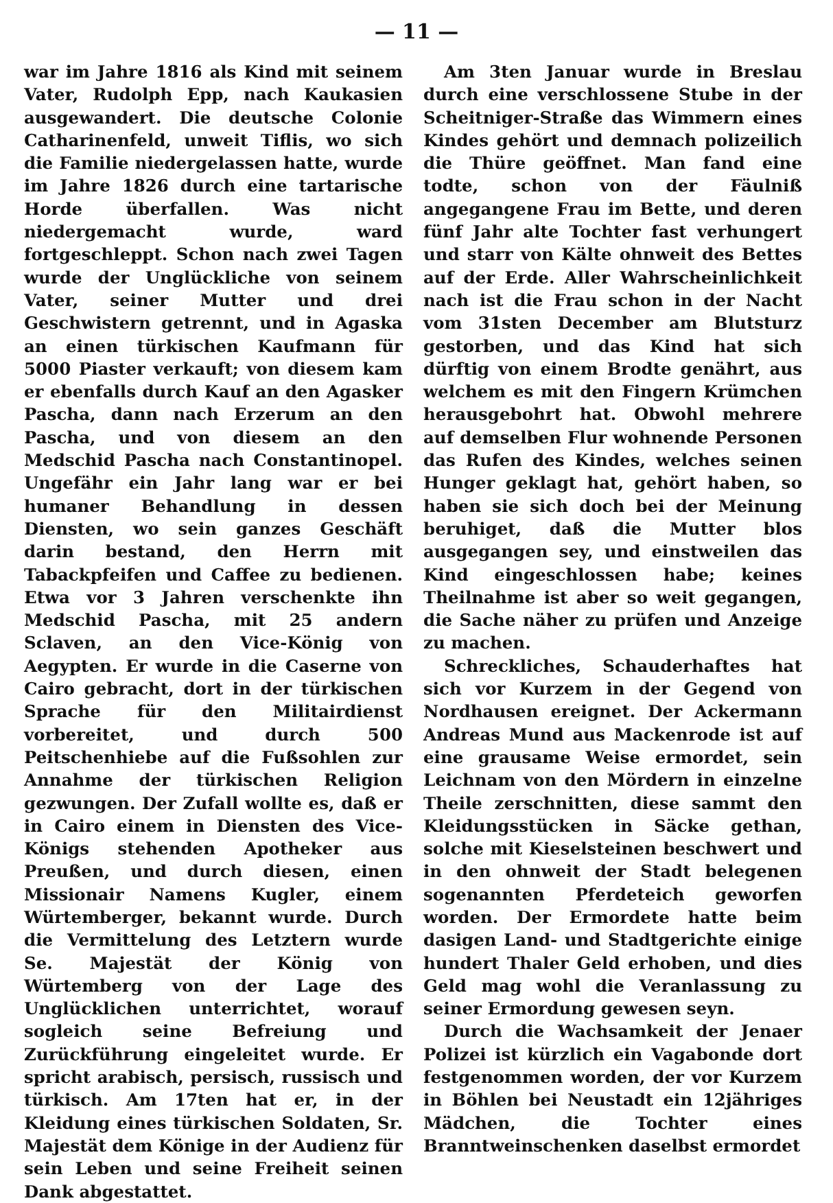— 11 —
war im Jahre 1816 als Kind mit seinem Vater, Rudolph Epp, nach Kaukasien ausgewandert. Die deutsche Colonie Catharinenfeld, unweit Tiflis, wo sich die Familie niedergelassen hatte, wurde im Jahre 1826 durch eine tartarische Horde überfallen. Was nicht niedergemacht wurde, ward fortgeschleppt. Schon nach zwei Tagen wurde der Unglückliche von seinem Vater, seiner Mutter und drei Geschwistern getrennt, und in Agaska an einen türkischen Kaufmann für 5000 Piaster verkauft; von diesem kam er ebenfalls durch Kauf an den Agasker Pascha, dann nach Erzerum an den Pascha, und von diesem an den Medschid Pascha nach Constantinopel. Ungefähr ein Jahr lang war er bei humaner Behandlung in dessen Diensten, wo sein ganzes Geschäft darin bestand, den Herrn mit Tabackpfeifen und Caffee zu bedienen. Etwa vor 3 Jahren verschenkte ihn Medschid Pascha, mit 25 andern Sclaven, an den Vice-König von Aegypten. Er wurde in die Caserne von Cairo gebracht, dort in der türkischen Sprache für den Militairdienst vorbereitet, und durch 500 Peitschenhiebe auf die Fußsohlen zur Annahme der türkischen Religion gezwungen. Der Zufall wollte es, daß er in Cairo einem in Diensten des Vice-Königs stehenden Apotheker aus Preußen, und durch diesen, einen Missionair Namens Kugler, einem Würtemberger, bekannt wurde. Durch die Vermittelung des Letztern wurde Se. Majestät der König von Würtemberg von der Lage des Unglücklichen unterrichtet, worauf sogleich seine Befreiung und Zurückführung eingeleitet wurde. Er spricht arabisch, persisch, russisch und türkisch. Am 17ten hat er, in der Kleidung eines türkischen Soldaten, Sr. Majestät dem Könige in der Audienz für sein Leben und seine Freiheit seinen Dank abgestattet.
Am 3ten Januar wurde in Breslau durch eine verschlossene Stube in der Scheitniger-Straße das Wimmern eines Kindes gehört und demnach polizeilich die Thüre geöffnet. Man fand eine todte, schon von der Fäulniß angegangene Frau im Bette, und deren fünf Jahr alte Tochter fast verhungert und starr von Kälte ohnweit des Bettes auf der Erde. Aller Wahrscheinlichkeit nach ist die Frau schon in der Nacht vom 31sten December am Blutsturz gestorben, und das Kind hat sich dürftig von einem Brodte genährt, aus welchem es mit den Fingern Krümchen herausgebohrt hat. Obwohl mehrere auf demselben Flur wohnende Personen das Rufen des Kindes, welches seinen Hunger geklagt hat, gehört haben, so haben sie sich doch bei der Meinung beruhiget, daß die Mutter blos ausgegangen sey, und einstweilen das Kind eingeschlossen habe; keines Theilnahme ist aber so weit gegangen, die Sache näher zu prüfen und Anzeige zu machen.
Schreckliches, Schauderhaftes hat sich vor Kurzem in der Gegend von Nordhausen ereignet. Der Ackermann Andreas Mund aus Mackenrode ist auf eine grausame Weise ermordet, sein Leichnam von den Mördern in einzelne Theile zerschnitten, diese sammt den Kleidungsstücken in Säcke gethan, solche mit Kieselsteinen beschwert und in den ohnweit der Stadt belegenen sogenannten Pferdeteich geworfen worden. Der Ermordete hatte beim dasigen Land- und Stadtgerichte einige hundert Thaler Geld erhoben, und dies Geld mag wohl die Veranlassung zu seiner Ermordung gewesen seyn.
Durch die Wachsamkeit der Jenaer Polizei ist kürzlich ein Vagabonde dort festgenommen worden, der vor Kurzem in Böhlen bei Neustadt ein 12jähriges Mädchen, die Tochter eines Branntweinschenken daselbst ermordet